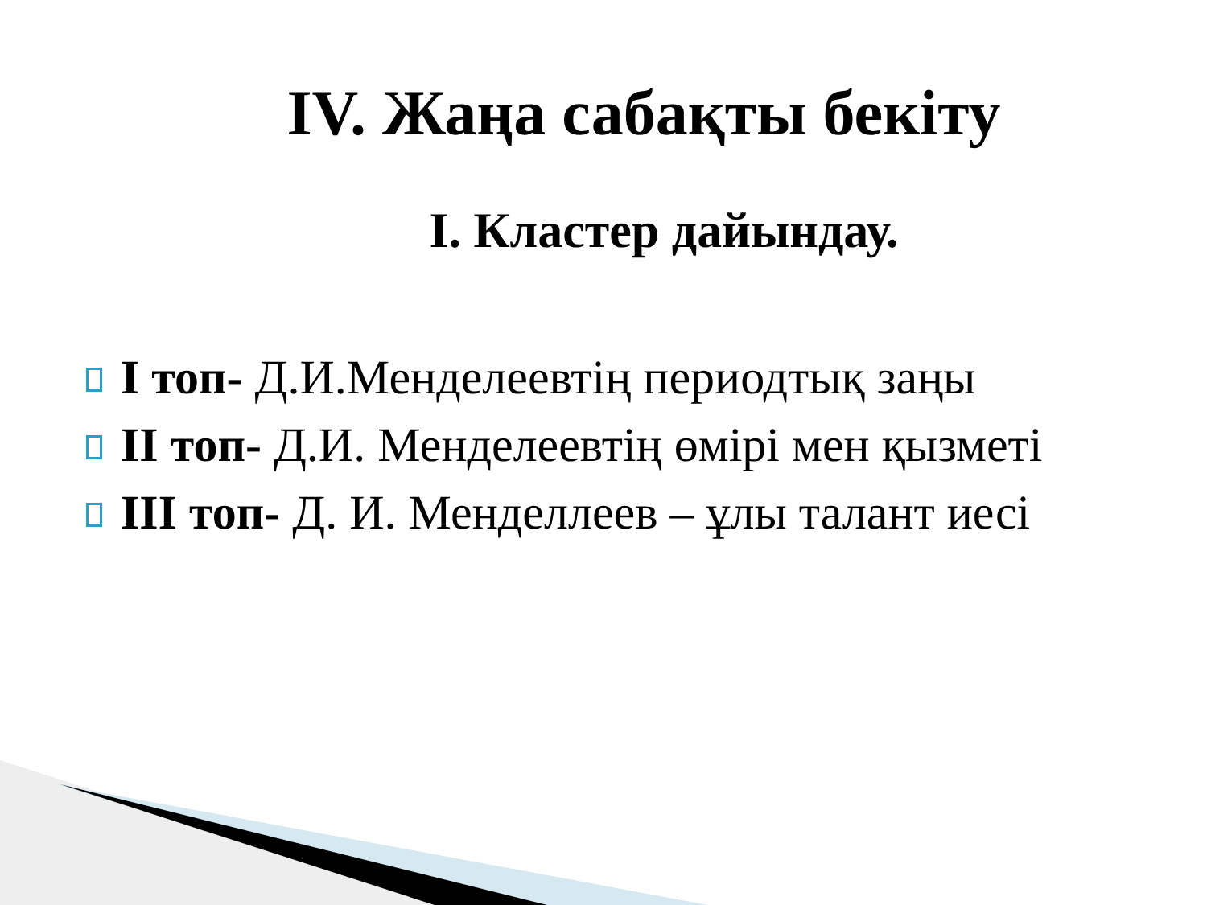IV. Жаңа сабақты бекіту
І. Кластер дайындау.
І топ- Д.И.Менделеевтің периодтық заңы
ІІ топ- Д.И. Менделеевтің өмірі мен қызметі
ІІІ топ- Д. И. Менделлеев – ұлы талант иесі